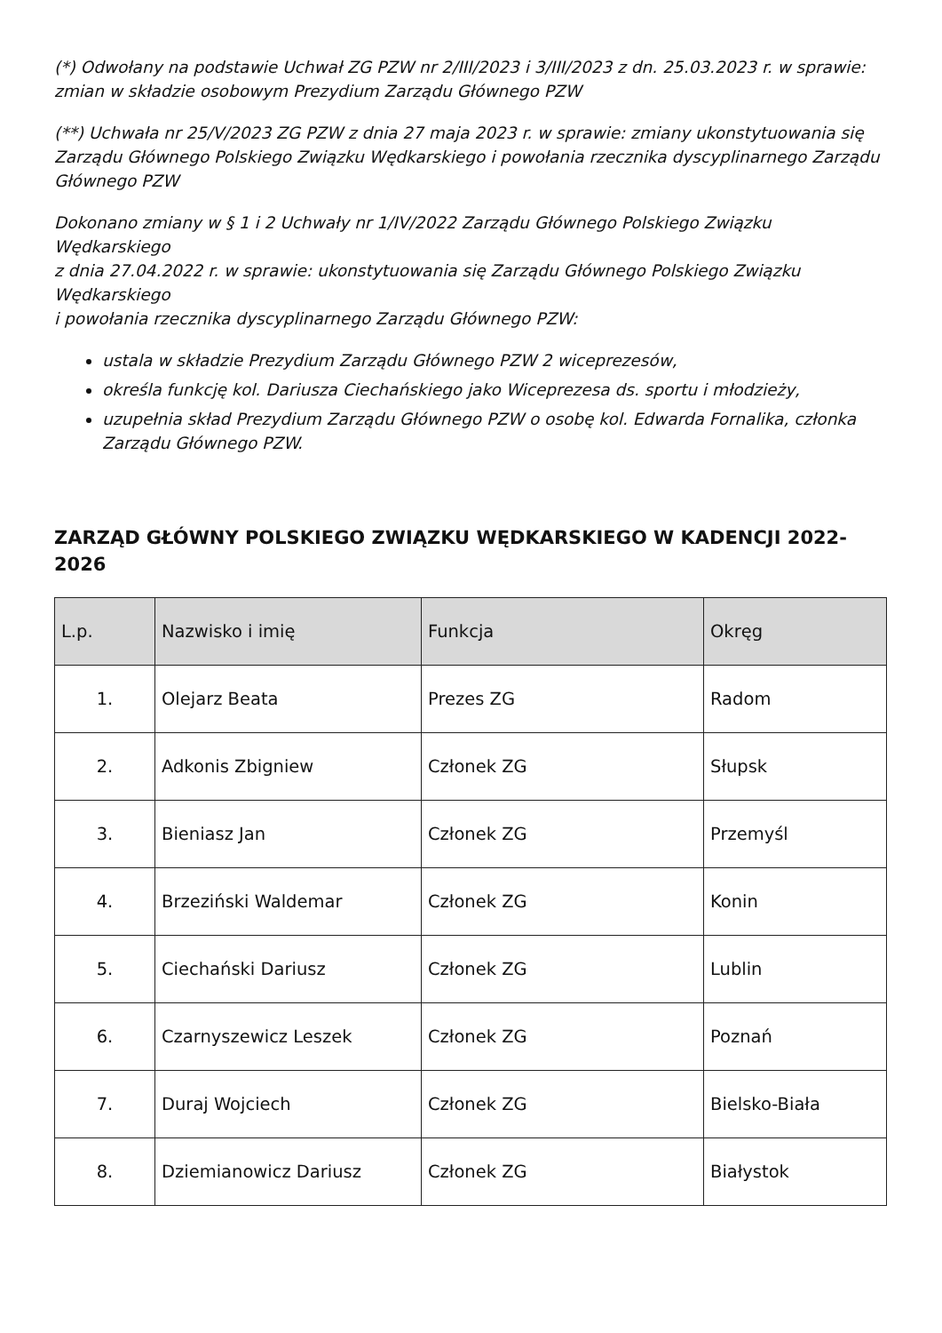(*) Odwołany na podstawie Uchwał ZG PZW nr 2/III/2023 i 3/III/2023 z dn. 25.03.2023 r. w sprawie: zmian w składzie osobowym Prezydium Zarządu Głównego PZW
(**) Uchwała nr 25/V/2023 ZG PZW z dnia 27 maja 2023 r. w sprawie: zmiany ukonstytuowania się Zarządu Głównego Polskiego Związku Wędkarskiego i powołania rzecznika dyscyplinarnego Zarządu Głównego PZW
Dokonano zmiany w § 1 i 2 Uchwały nr 1/IV/2022 Zarządu Głównego Polskiego Związku Wędkarskiego
z dnia 27.04.2022 r. w sprawie: ukonstytuowania się Zarządu Głównego Polskiego Związku Wędkarskiego
i powołania rzecznika dyscyplinarnego Zarządu Głównego PZW:
ustala w składzie Prezydium Zarządu Głównego PZW 2 wiceprezesów,
określa funkcję kol. Dariusza Ciechańskiego jako Wiceprezesa ds. sportu i młodzieży,
uzupełnia skład Prezydium Zarządu Głównego PZW o osobę kol. Edwarda Fornalika, członka Zarządu Głównego PZW.
ZARZĄD GŁÓWNY POLSKIEGO ZWIĄZKU WĘDKARSKIEGO W KADENCJI 2022-2026
| L.p. | Nazwisko i imię | Funkcja | Okręg |
| --- | --- | --- | --- |
| 1. | Olejarz Beata | Prezes ZG | Radom |
| 2. | Adkonis Zbigniew | Członek ZG | Słupsk |
| 3. | Bieniasz Jan | Członek ZG | Przemyśl |
| 4. | Brzeziński Waldemar | Członek ZG | Konin |
| 5. | Ciechański Dariusz | Członek ZG | Lublin |
| 6. | Czarnyszewicz Leszek | Członek ZG | Poznań |
| 7. | Duraj Wojciech | Członek ZG | Bielsko-Biała |
| 8. | Dziemianowicz Dariusz | Członek ZG | Białystok |